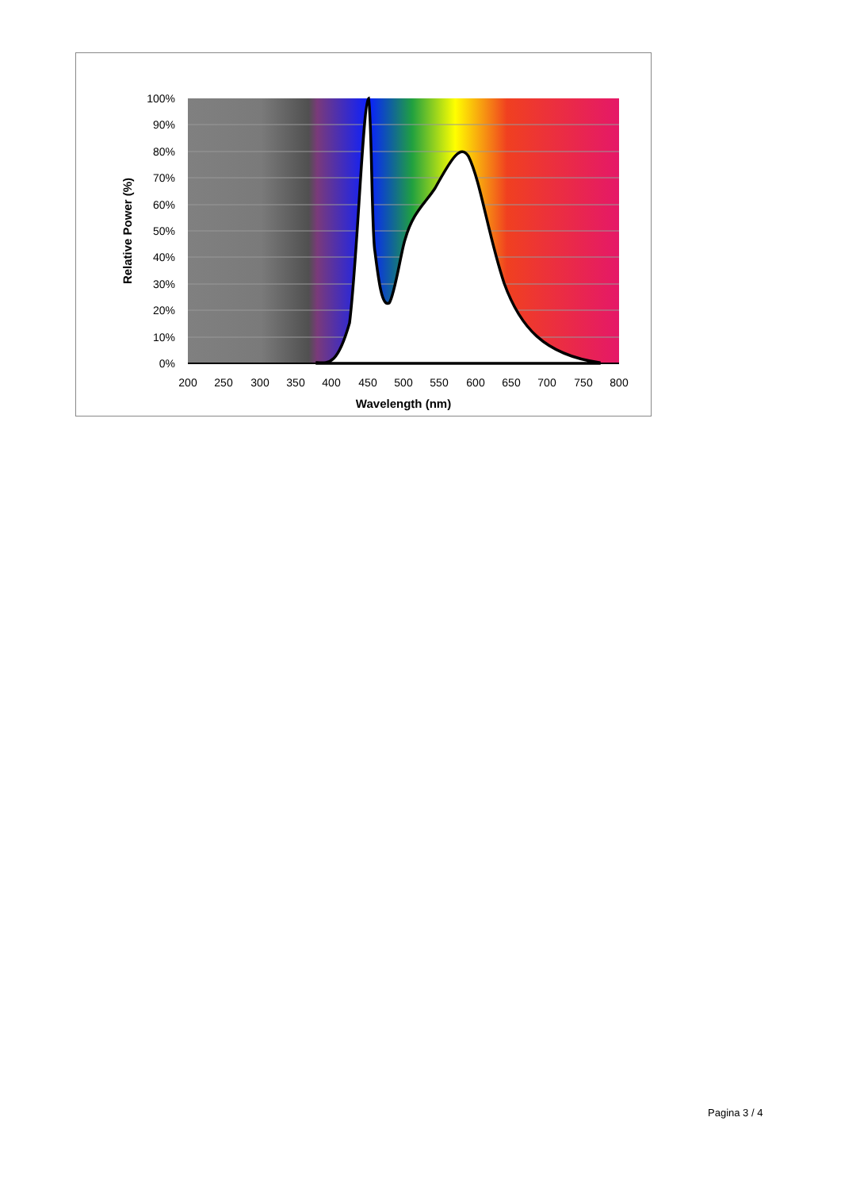100%
90%
80%
70%
60%
50%
40%
30%
20%
10%
0%
200
250
300
350
400
450
500
550
600
650
700
750
800
Wavelength (nm)
Relative Power (%)
Pagina 3 / 4